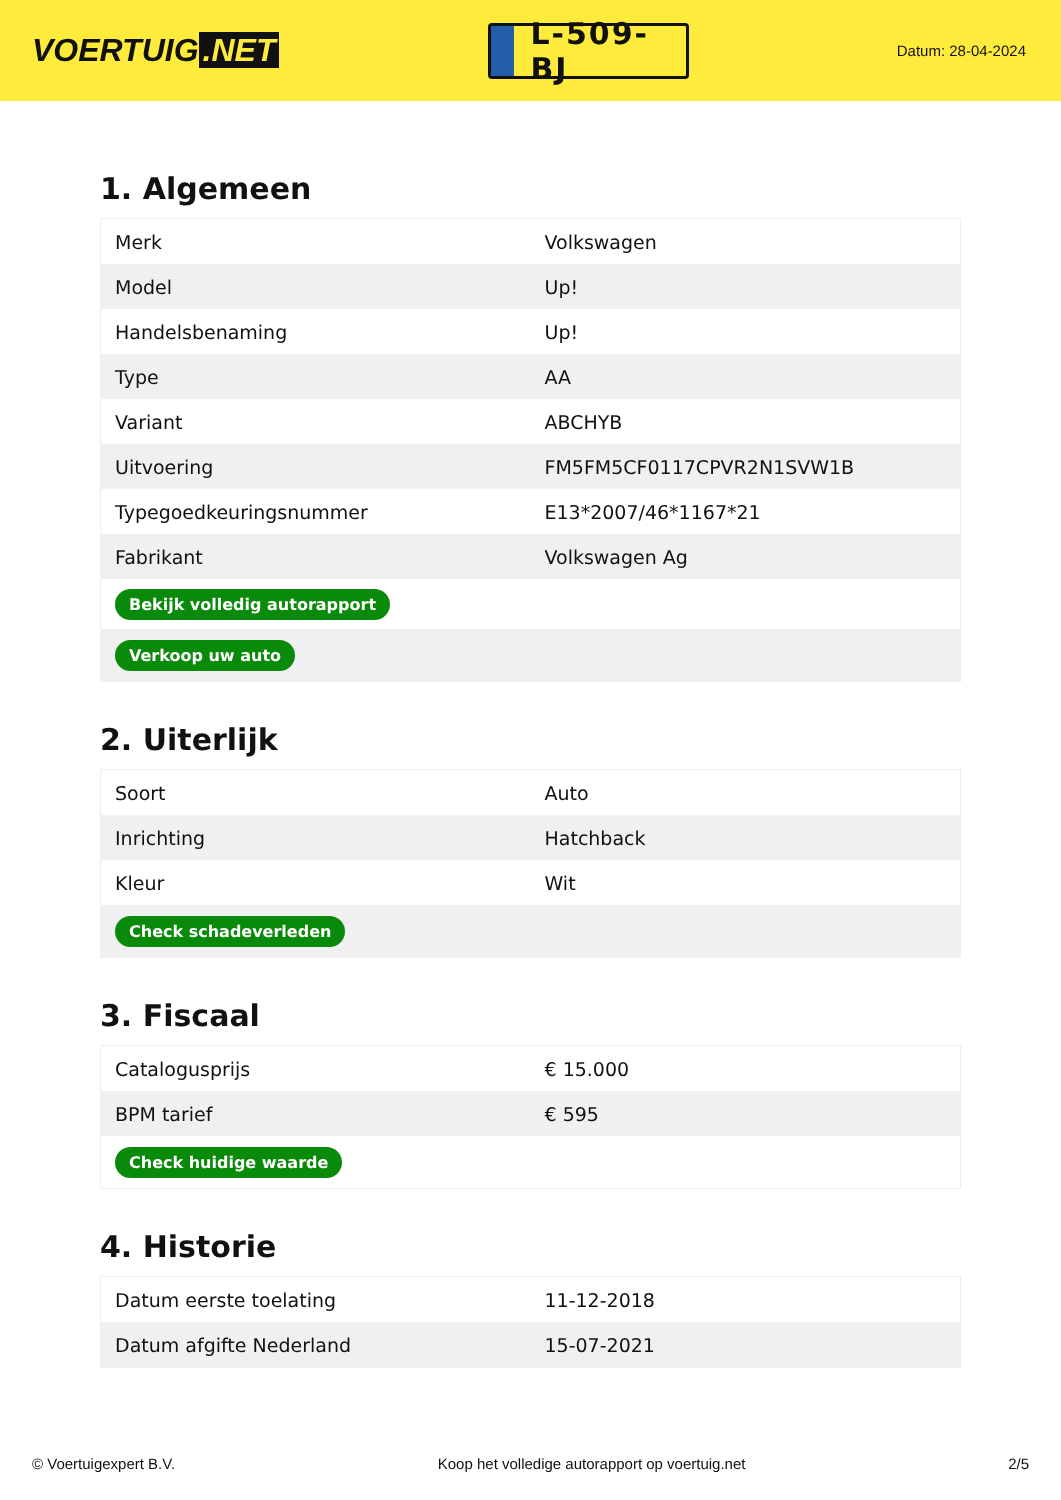VOERTUIG.NET
L-509-BJ
Datum: 28-04-2024
1. Algemeen
| Merk | Volkswagen |
| Model | Up! |
| Handelsbenaming | Up! |
| Type | AA |
| Variant | ABCHYB |
| Uitvoering | FM5FM5CF0117CPVR2N1SVW1B |
| Typegoedkeuringsnummer | E13*2007/46*1167*21 |
| Fabrikant | Volkswagen Ag |
| Bekijk volledig autorapport | |
| Verkoop uw auto | |
2. Uiterlijk
| Soort | Auto |
| Inrichting | Hatchback |
| Kleur | Wit |
| Check schadeverleden | |
3. Fiscaal
| Catalogusprijs | € 15.000 |
| BPM tarief | € 595 |
| Check huidige waarde | |
4. Historie
| Datum eerste toelating | 11-12-2018 |
| Datum afgifte Nederland | 15-07-2021 |
© Voertuigexpert B.V. Koop het volledige autorapport op voertuig.net 2/5